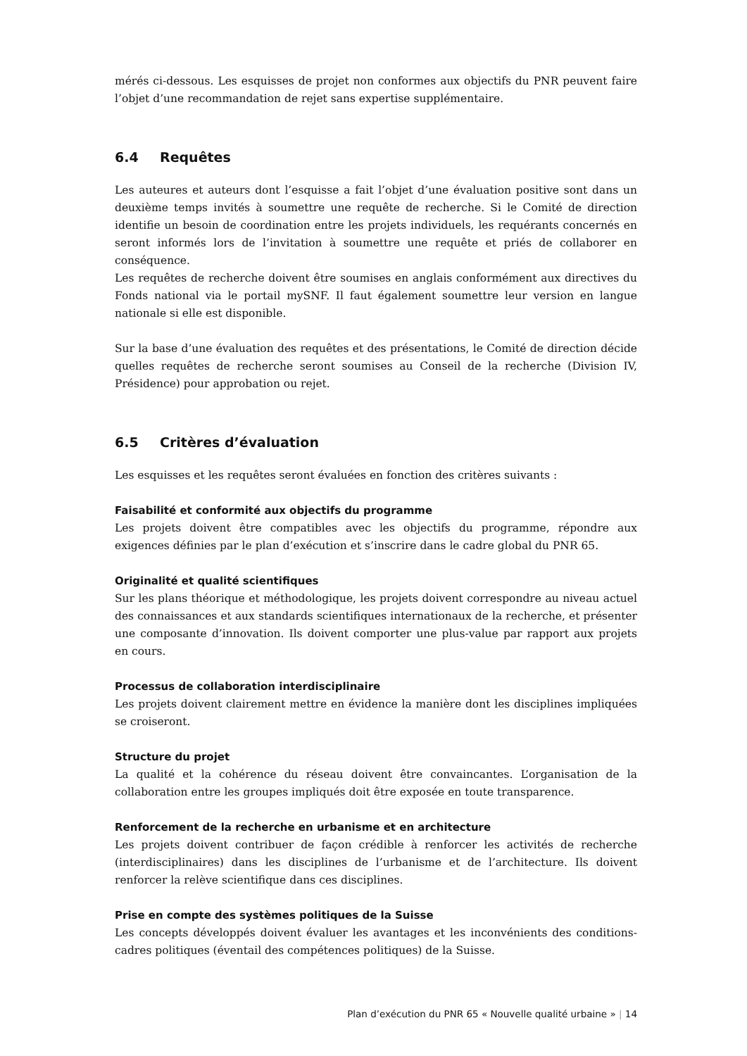mérés ci-dessous. Les esquisses de projet non conformes aux objectifs du PNR peuvent faire l’objet d’une recommandation de rejet sans expertise supplémentaire.
6.4 Requêtes
Les auteures et auteurs dont l’esquisse a fait l’objet d’une évaluation positive sont dans un deuxième temps invités à soumettre une requête de recherche. Si le Comité de direction identifie un besoin de coordination entre les projets individuels, les requérants concernés en seront informés lors de l’invitation à soumettre une requête et priés de collaborer en conséquence.
Les requêtes de recherche doivent être soumises en anglais conformément aux directives du Fonds national via le portail mySNF. Il faut également soumettre leur version en langue nationale si elle est disponible.
Sur la base d’une évaluation des requêtes et des présentations, le Comité de direction décide quelles requêtes de recherche seront soumises au Conseil de la recherche (Division IV, Présidence) pour approbation ou rejet.
6.5 Critères d’évaluation
Les esquisses et les requêtes seront évaluées en fonction des critères suivants :
Faisabilité et conformité aux objectifs du programme
Les projets doivent être compatibles avec les objectifs du programme, répondre aux exigences définies par le plan d’exécution et s’inscrire dans le cadre global du PNR 65.
Originalité et qualité scientifiques
Sur les plans théorique et méthodologique, les projets doivent correspondre au niveau actuel des connaissances et aux standards scientifiques internationaux de la recherche, et présenter une composante d’innovation. Ils doivent comporter une plus-value par rapport aux projets en cours.
Processus de collaboration interdisciplinaire
Les projets doivent clairement mettre en évidence la manière dont les disciplines impliquées se croiseront.
Structure du projet
La qualité et la cohérence du réseau doivent être convaincantes. L’organisation de la collaboration entre les groupes impliqués doit être exposée en toute transparence.
Renforcement de la recherche en urbanisme et en architecture
Les projets doivent contribuer de façon crédible à renforcer les activités de recherche (interdisciplinaires) dans les disciplines de l’urbanisme et de l’architecture. Ils doivent renforcer la relève scientifique dans ces disciplines.
Prise en compte des systèmes politiques de la Suisse
Les concepts développés doivent évaluer les avantages et les inconvénients des conditions-cadres politiques (éventail des compétences politiques) de la Suisse.
Plan d’exécution du PNR 65 « Nouvelle qualité urbaine » | 14